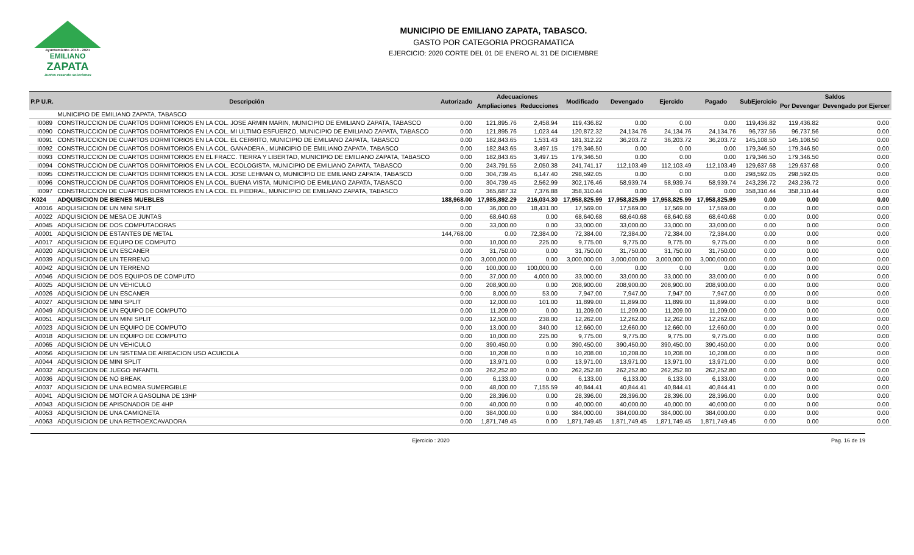Ayuntamiento 2018 - 2021
EMILIANO
ZAPATA
Juntos creando soluciones
MUNICIPIO DE EMILIANO ZAPATA, TABASCO.
GASTO POR CATEGORIA PROGRAMATICA
EJERCICIO: 2020 CORTE DEL 01 DE ENERO AL 31 DE DICIEMBRE
| P.P U.R. | Descripción | Autorizado | Adecuaciones | | Modificado | Devengado | Ejercido | Pagado | SubEjercicio | Saldos | |
| --- | --- | --- | --- | --- | --- | --- | --- | --- | --- | --- | --- |
| | | | Ampliaciones | Reducciones | | | | | | Por Devengar | Devengado por Ejercer |
| | MUNICIPIO DE EMILIANO ZAPATA, TABASCO | | | | | | | | | | |
| I0089 | CONSTRUCCION DE CUARTOS DORMITORIOS EN LA COL. JOSE ARMIN MARIN, MUNICIPIO DE EMILIANO ZAPATA, TABASCO | 0.00 | 121,895.76 | 2,458.94 | 119,436.82 | 0.00 | 0.00 | 0.00 | 119,436.82 | 119,436.82 | 0.00 |
| I0090 | CONSTRUCCION DE CUARTOS DORMITORIOS EN LA COL. MI ULTIMO ESFUERZO, MUNICIPIO DE EMILIANO ZAPATA, TABASCO | 0.00 | 121,895.76 | 1,023.44 | 120,872.32 | 24,134.76 | 24,134.76 | 24,134.76 | 96,737.56 | 96,737.56 | 0.00 |
| I0091 | CONSTRUCCION DE CUARTOS DORMITORIOS EN LA COL. EL CERRITO, MUNICIPIO DE EMILIANO ZAPATA, TABASCO | 0.00 | 182,843.65 | 1,531.43 | 181,312.22 | 36,203.72 | 36,203.72 | 36,203.72 | 145,108.50 | 145,108.50 | 0.00 |
| I0092 | CONSTRUCCION DE CUARTOS DORMITORIOS EN LA COL. GANADERA , MUNICIPIO DE EMILIANO ZAPATA, TABASCO | 0.00 | 182,843.65 | 3,497.15 | 179,346.50 | 0.00 | 0.00 | 0.00 | 179,346.50 | 179,346.50 | 0.00 |
| I0093 | CONSTRUCCION DE CUARTOS DORMITORIOS EN EL FRACC. TIERRA Y LIBERTAD, MUNICIPIO DE EMILIANO ZAPATA, TABASCO | 0.00 | 182,843.65 | 3,497.15 | 179,346.50 | 0.00 | 0.00 | 0.00 | 179,346.50 | 179,346.50 | 0.00 |
| I0094 | CONSTRUCCION DE CUARTOS DORMITORIOS EN LA COL. ECOLOGISTA, MUNICIPIO DE EMILIANO ZAPATA, TABASCO | 0.00 | 243,791.55 | 2,050.38 | 241,741.17 | 112,103.49 | 112,103.49 | 112,103.49 | 129,637.68 | 129,637.68 | 0.00 |
| I0095 | CONSTRUCCION DE CUARTOS DORMITORIOS EN LA COL. JOSE LEHMAN O, MUNICIPIO DE EMILIANO ZAPATA, TABASCO | 0.00 | 304,739.45 | 6,147.40 | 298,592.05 | 0.00 | 0.00 | 0.00 | 298,592.05 | 298,592.05 | 0.00 |
| I0096 | CONSTRUCCION DE CUARTOS DORMITORIOS EN LA COL. BUENA VISTA, MUNICIPIO DE EMILIANO ZAPATA, TABASCO | 0.00 | 304,739.45 | 2,562.99 | 302,176.46 | 58,939.74 | 58,939.74 | 58,939.74 | 243,236.72 | 243,236.72 | 0.00 |
| I0097 | CONSTRUCCION DE CUARTOS DORMITORIOS EN LA COL. EL PIEDRAL, MUNICIPIO DE EMILIANO ZAPATA, TABASCO | 0.00 | 365,687.32 | 7,376.88 | 358,310.44 | 0.00 | 0.00 | 0.00 | 358,310.44 | 358,310.44 | 0.00 |
| K024 | ADQUISICION DE BIENES MUEBLES | 188,968.00 | 17,985,892.29 | 216,034.30 | 17,958,825.99 | 17,958,825.99 | 17,958,825.99 | 17,958,825.99 | 0.00 | 0.00 | 0.00 |
| A0016 | ADQUISICION DE UN MINI SPLIT | 0.00 | 36,000.00 | 18,431.00 | 17,569.00 | 17,569.00 | 17,569.00 | 17,569.00 | 0.00 | 0.00 | 0.00 |
| A0022 | ADQUISICION DE MESA DE JUNTAS | 0.00 | 68,640.68 | 0.00 | 68,640.68 | 68,640.68 | 68,640.68 | 68,640.68 | 0.00 | 0.00 | 0.00 |
| A0045 | ADQUISICION DE DOS COMPUTADORAS | 0.00 | 33,000.00 | 0.00 | 33,000.00 | 33,000.00 | 33,000.00 | 33,000.00 | 0.00 | 0.00 | 0.00 |
| A0001 | ADQUISICION DE ESTANTES DE METAL | 144,768.00 | 0.00 | 72,384.00 | 72,384.00 | 72,384.00 | 72,384.00 | 72,384.00 | 0.00 | 0.00 | 0.00 |
| A0017 | ADQUISICION DE EQUIPO DE COMPUTO | 0.00 | 10,000.00 | 225.00 | 9,775.00 | 9,775.00 | 9,775.00 | 9,775.00 | 0.00 | 0.00 | 0.00 |
| A0020 | ADQUISICION DE UN ESCANER | 0.00 | 31,750.00 | 0.00 | 31,750.00 | 31,750.00 | 31,750.00 | 31,750.00 | 0.00 | 0.00 | 0.00 |
| A0039 | ADQUISICION DE UN TERRENO | 0.00 | 3,000,000.00 | 0.00 | 3,000,000.00 | 3,000,000.00 | 3,000,000.00 | 3,000,000.00 | 0.00 | 0.00 | 0.00 |
| A0042 | ADQUISICIÓN DE UN TERRENO | 0.00 | 100,000.00 | 100,000.00 | 0.00 | 0.00 | 0.00 | 0.00 | 0.00 | 0.00 | 0.00 |
| A0046 | ADQUISICION DE DOS EQUIPOS DE COMPUTO | 0.00 | 37,000.00 | 4,000.00 | 33,000.00 | 33,000.00 | 33,000.00 | 33,000.00 | 0.00 | 0.00 | 0.00 |
| A0025 | ADQUISICION DE UN VEHICULO | 0.00 | 208,900.00 | 0.00 | 208,900.00 | 208,900.00 | 208,900.00 | 208,900.00 | 0.00 | 0.00 | 0.00 |
| A0026 | ADQUISICION DE UN ESCANER | 0.00 | 8,000.00 | 53.00 | 7,947.00 | 7,947.00 | 7,947.00 | 7,947.00 | 0.00 | 0.00 | 0.00 |
| A0027 | ADQUISICION DE MINI SPLIT | 0.00 | 12,000.00 | 101.00 | 11,899.00 | 11,899.00 | 11,899.00 | 11,899.00 | 0.00 | 0.00 | 0.00 |
| A0049 | ADQUISICION DE UN EQUIPO DE COMPUTO | 0.00 | 11,209.00 | 0.00 | 11,209.00 | 11,209.00 | 11,209.00 | 11,209.00 | 0.00 | 0.00 | 0.00 |
| A0051 | ADQUISICION DE UN MINI SPLIT | 0.00 | 12,500.00 | 238.00 | 12,262.00 | 12,262.00 | 12,262.00 | 12,262.00 | 0.00 | 0.00 | 0.00 |
| A0023 | ADQUISICION DE UN EQUIPO DE COMPUTO | 0.00 | 13,000.00 | 340.00 | 12,660.00 | 12,660.00 | 12,660.00 | 12,660.00 | 0.00 | 0.00 | 0.00 |
| A0018 | ADQUISICION DE UN EQUIPO DE COMPUTO | 0.00 | 10,000.00 | 225.00 | 9,775.00 | 9,775.00 | 9,775.00 | 9,775.00 | 0.00 | 0.00 | 0.00 |
| A0065 | ADQUISICION DE UN VEHICULO | 0.00 | 390,450.00 | 0.00 | 390,450.00 | 390,450.00 | 390,450.00 | 390,450.00 | 0.00 | 0.00 | 0.00 |
| A0056 | ADQUISICION DE UN SISTEMA DE AIREACION USO ACUICOLA | 0.00 | 10,208.00 | 0.00 | 10,208.00 | 10,208.00 | 10,208.00 | 10,208.00 | 0.00 | 0.00 | 0.00 |
| A0044 | ADQUISICION DE MINI SPLIT | 0.00 | 13,971.00 | 0.00 | 13,971.00 | 13,971.00 | 13,971.00 | 13,971.00 | 0.00 | 0.00 | 0.00 |
| A0032 | ADQUISICION DE JUEGO INFANTIL | 0.00 | 262,252.80 | 0.00 | 262,252.80 | 262,252.80 | 262,252.80 | 262,252.80 | 0.00 | 0.00 | 0.00 |
| A0036 | ADQUISICION DE NO BREAK | 0.00 | 6,133.00 | 0.00 | 6,133.00 | 6,133.00 | 6,133.00 | 6,133.00 | 0.00 | 0.00 | 0.00 |
| A0037 | ADQUISICION DE UNA BOMBA SUMERGIBLE | 0.00 | 48,000.00 | 7,155.59 | 40,844.41 | 40,844.41 | 40,844.41 | 40,844.41 | 0.00 | 0.00 | 0.00 |
| A0041 | ADQUISICION DE MOTOR A GASOLINA DE 13HP | 0.00 | 28,396.00 | 0.00 | 28,396.00 | 28,396.00 | 28,396.00 | 28,396.00 | 0.00 | 0.00 | 0.00 |
| A0043 | ADQUISICION DE APISONADOR DE 4HP | 0.00 | 40,000.00 | 0.00 | 40,000.00 | 40,000.00 | 40,000.00 | 40,000.00 | 0.00 | 0.00 | 0.00 |
| A0053 | ADQUISICION DE UNA CAMIONETA | 0.00 | 384,000.00 | 0.00 | 384,000.00 | 384,000.00 | 384,000.00 | 384,000.00 | 0.00 | 0.00 | 0.00 |
| A0063 | ADQUISICION DE UNA RETROEXCAVADORA | 0.00 | 1,871,749.45 | 0.00 | 1,871,749.45 | 1,871,749.45 | 1,871,749.45 | 1,871,749.45 | 0.00 | 0.00 | 0.00 |
Ejercicio : 2020 Pag. 16 de 19